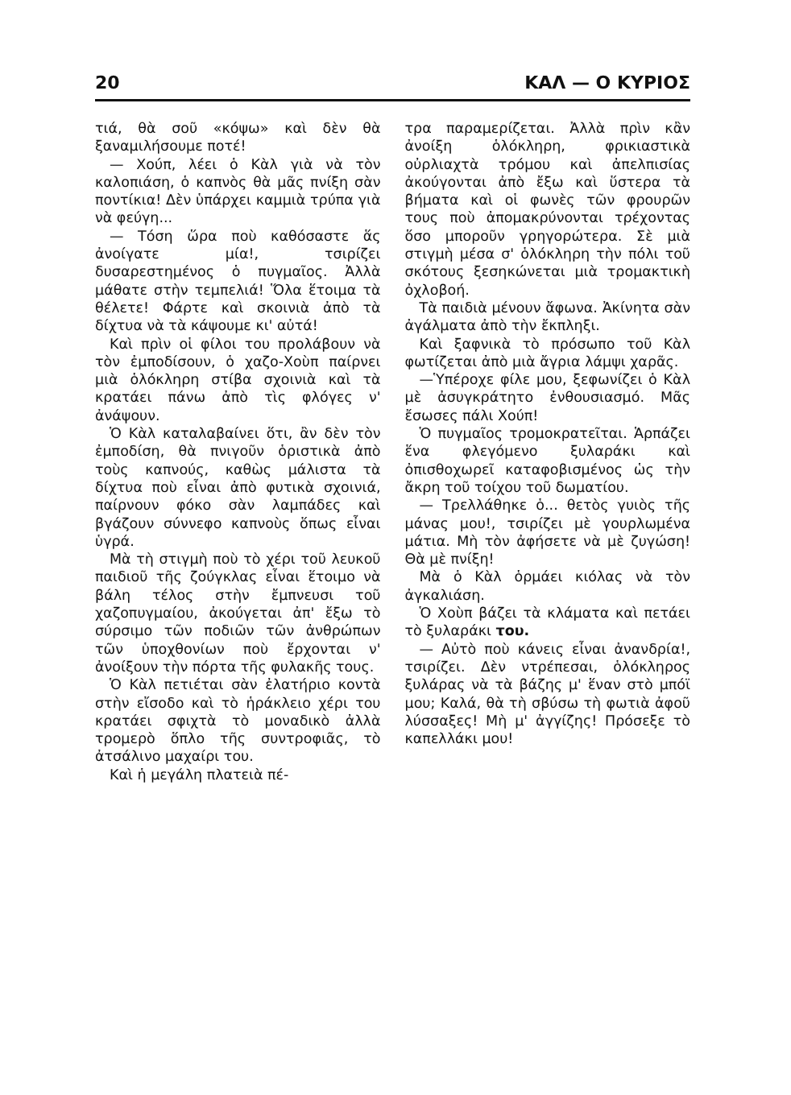20 ΚΑΛ — Ο ΚΥΡΙΟΣ
τιά, θὰ σοῦ «κόψω» καὶ δὲν θὰ ξαναμιλήσουμε ποτέ!
— Χούπ, λέει ὁ Κὰλ γιὰ νὰ τὸν καλοπιάση, ὁ καπνὸς θὰ μᾶς πνίξη σὰν ποντίκια! Δὲν ὑπάρχει καμμιὰ τρύπα γιὰ νὰ φεύγη...
— Τόση ὥρα ποὺ καθόσαστε ἅς ἀνοίγατε μία!, τσιρίζει δυσαρεστημένος ὁ πυγμαῖος. Ἀλλὰ μάθατε στὴν τεμπελιά! Ὅλα ἕτοιμα τὰ θέλετε! Φάρτε καὶ σκοινιὰ ἀπὸ τὰ δίχτυα νὰ τὰ κάψουμε κι' αὐτά!
Καὶ πρὶν οἱ φίλοι του προλάβουν νὰ τὸν ἐμποδίσουν, ὁ χαζο-Χοὺπ παίρνει μιὰ ὁλόκληρη στίβα σχοινιὰ καὶ τὰ κρατάει πάνω ἀπὸ τὶς φλόγες ν' ἀνάψουν.
Ὁ Κὰλ καταλαβαίνει ὅτι, ἂν δὲν τὸν ἐμποδίση, θὰ πνιγοῦν ὁριστικὰ ἀπὸ τοὺς καπνούς, καθὼς μάλιστα τὰ δίχτυα ποὺ εἶναι ἀπὸ φυτικὰ σχοινιά, παίρνουν φόκο σὰν λαμπάδες καὶ βγάζουν σύννεφο καπνοὺς ὅπως εἶναι ὑγρά.
Μὰ τὴ στιγμὴ ποὺ τὸ χέρι τοῦ λευκοῦ παιδιοῦ τῆς ζούγκλας εἶναι ἕτοιμο νὰ βάλη τέλος στὴν ἔμπνευσι τοῦ χαζοπυγμαίου, ἀκούγεται ἀπ' ἔξω τὸ σύρσιμο τῶν ποδιῶν τῶν ἀνθρώπων τῶν ὑποχθονίων ποὺ ἔρχονται ν' ἀνοίξουν τὴν πόρτα τῆς φυλακῆς τους.
Ὁ Κὰλ πετιέται σὰν ἐλατήριο κοντὰ στὴν εἴσοδο καὶ τὸ ἡράκλειο χέρι του κρατάει σφιχτὰ τὸ μοναδικὸ ἀλλὰ τρομερὸ ὅπλο τῆς συντροφιᾶς, τὸ ἀτσάλινο μαχαίρι του.
Καὶ ἡ μεγάλη πλατειὰ πέ-
τρα παραμερίζεται. Ἀλλὰ πρὶν κἂν ἀνοίξη ὁλόκληρη, φρικιαστικὰ οὐρλιαχτὰ τρόμου καὶ ἀπελπισίας ἀκούγονται ἀπὸ ἔξω καὶ ὕστερα τὰ βήματα καὶ οἱ φωνὲς τῶν φρουρῶν τους ποὺ ἀπομακρύνονται τρέχοντας ὅσο μποροῦν γρηγορώτερα. Σὲ μιὰ στιγμὴ μέσα σ' ὁλόκληρη τὴν πόλι τοῦ σκότους ξεσηκώνεται μιὰ τρομακτικὴ ὀχλοβοή.
Τὰ παιδιὰ μένουν ἄφωνα. Ἀκίνητα σὰν ἀγάλματα ἀπὸ τὴν ἔκπληξι.
Καὶ ξαφνικὰ τὸ πρόσωπο τοῦ Κὰλ φωτίζεται ἀπὸ μιὰ ἄγρια λάμψι χαρᾶς.
—Ὑπέροχε φίλε μου, ξεφωνίζει ὁ Κὰλ μὲ ἀσυγκράτητο ἐνθουσιασμό. Μᾶς ἔσωσες πάλι Χούπ!
Ὁ πυγμαῖος τρομοκρατεῖται. Ἁρπάζει ἕνα φλεγόμενο ξυλαράκι καὶ ὀπισθοχωρεῖ καταφοβισμένος ὡς τὴν ἄκρη τοῦ τοίχου τοῦ δωματίου.
— Τρελλάθηκε ὁ... θετὸς γυιὸς τῆς μάνας μου!, τσιρίζει μὲ γουρλωμένα μάτια. Μὴ τὸν ἀφήσετε νὰ μὲ ζυγώση! Θὰ μὲ πνίξη!
Μὰ ὁ Κὰλ ὁρμάει κιόλας νὰ τὸν ἀγκαλιάση.
Ὁ Χοὺπ βάζει τὰ κλάματα καὶ πετάει τὸ ξυλαράκι του.
— Αὐτὸ ποὺ κάνεις εἶναι ἀνανδρία!, τσιρίζει. Δὲν ντρέπεσαι, ὁλόκληρος ξυλάρας νὰ τὰ βάζης μ' ἕναν στὸ μπόϊ μου; Καλά, θὰ τὴ σβύσω τὴ φωτιὰ ἀφοῦ λύσσαξες! Μὴ μ' ἀγγίζης! Πρόσεξε τὸ καπελλάκι μου!